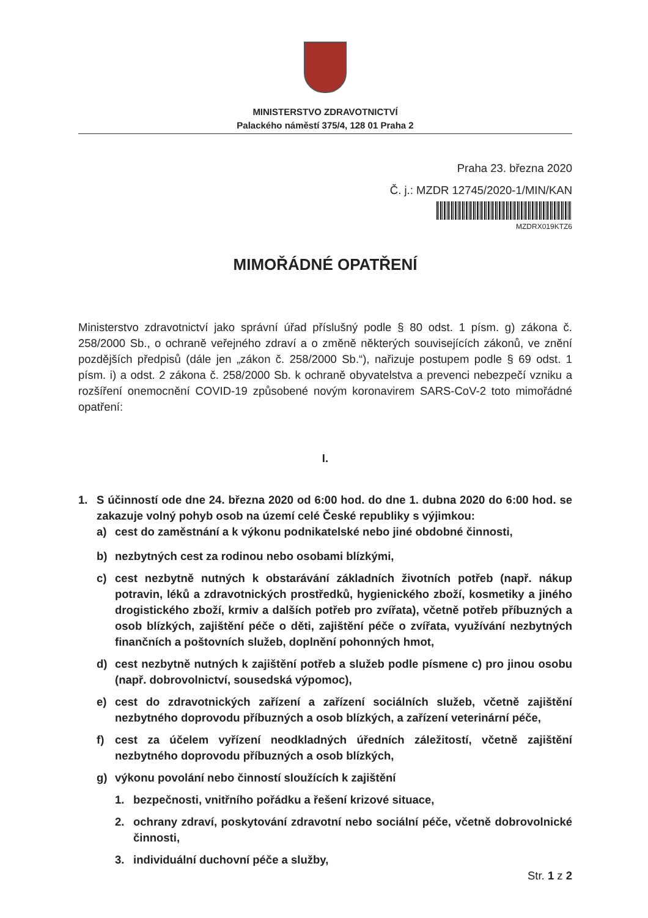MINISTERSTVO ZDRAVOTNICTVÍ
Palackého náměstí 375/4, 128 01 Praha 2
Praha 23. března 2020
Č. j.: MZDR 12745/2020-1/MIN/KAN
MZDRX019KTZ6
MIMOŘÁDNÉ OPATŘENÍ
Ministerstvo zdravotnictví jako správní úřad příslušný podle § 80 odst. 1 písm. g) zákona č. 258/2000 Sb., o ochraně veřejného zdraví a o změně některých souvisejících zákonů, ve znění pozdějších předpisů (dále jen „zákon č. 258/2000 Sb.“), nařizuje postupem podle § 69 odst. 1 písm. i) a odst. 2 zákona č. 258/2000 Sb. k ochraně obyvatelstva a prevenci nebezpečí vzniku a rozšíření onemocnění COVID-19 způsobené novým koronavirem SARS-CoV-2 toto mimořádné opatření:
I.
1. S účinností ode dne 24. března 2020 od 6:00 hod. do dne 1. dubna 2020 do 6:00 hod. se zakazuje volný pohyb osob na území celé České republiky s výjimkou:
a) cest do zaměstnání a k výkonu podnikatelské nebo jiné obdobné činnosti,
b) nezbytných cest za rodinou nebo osobami blízkými,
c) cest nezbytně nutných k obstarávání základních životních potřeb (např. nákup potravin, léků a zdravotnických prostředků, hygienického zboží, kosmetiky a jiného drogistického zboží, krmiv a dalších potřeb pro zvířata), včetně potřeb příbuzných a osob blízkých, zajištění péče o děti, zajištění péče o zvířata, využívání nezbytných finančních a poštovních služeb, doplnění pohonných hmot,
d) cest nezbytně nutných k zajištění potřeb a služeb podle písmene c) pro jinou osobu (např. dobrovolnictví, sousedská výpomoc),
e) cest do zdravotnických zařízení a zařízení sociálních služeb, včetně zajištění nezbytného doprovodu příbuzných a osob blízkých, a zařízení veterinární péče,
f) cest za účelem vyřízení neodkladných úředních záležitostí, včetně zajištění nezbytného doprovodu příbuzných a osob blízkých,
g) výkonu povolání nebo činností sloužících k zajištění
1. bezpečnosti, vnitřního pořádku a řešení krizové situace,
2. ochrany zdraví, poskytování zdravotní nebo sociální péče, včetně dobrovolnické činnosti,
3. individuální duchovní péče a služby,
Str. 1 z 2